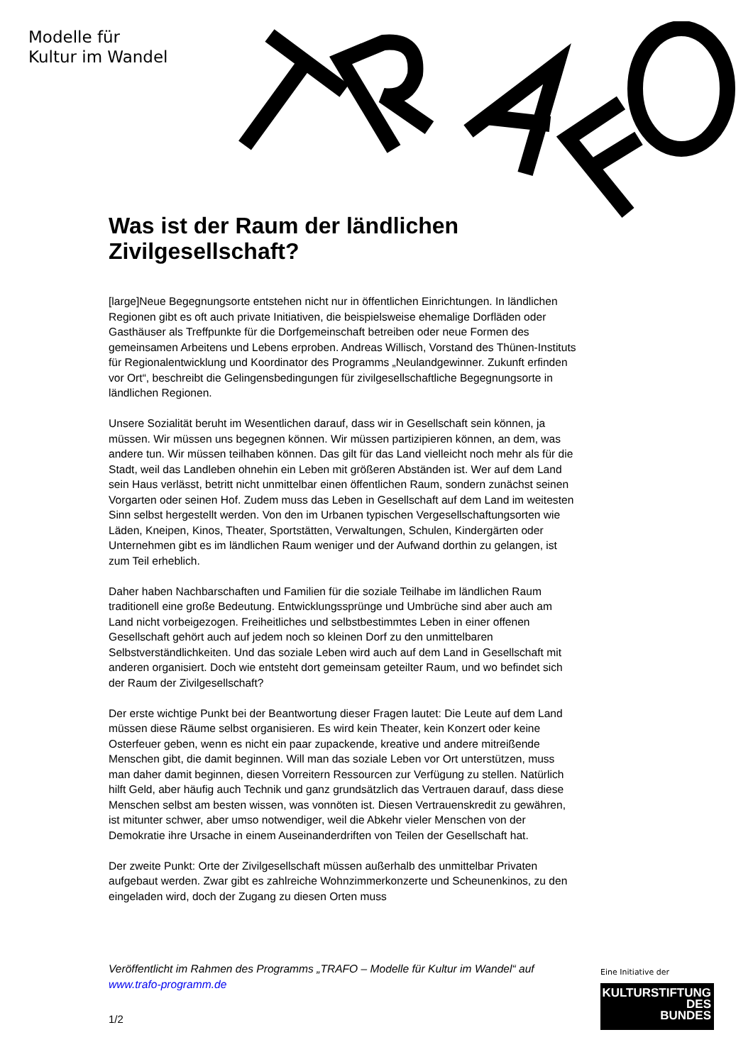Modelle für
Kultur im Wandel
Was ist der Raum der ländlichen Zivilgesellschaft?
[large]Neue Begegnungsorte entstehen nicht nur in öffentlichen Einrichtungen. In ländlichen Regionen gibt es oft auch private Initiativen, die beispielsweise ehemalige Dorfläden oder Gasthäuser als Treffpunkte für die Dorfgemeinschaft betreiben oder neue Formen des gemeinsamen Arbeitens und Lebens erproben. Andreas Willisch, Vorstand des Thünen-Instituts für Regionalentwicklung und Koordinator des Programms „Neulandgewinner. Zukunft erfinden vor Ort“, beschreibt die Gelingensbedingungen für zivilgesellschaftliche Begegnungsorte in ländlichen Regionen.
Unsere Sozialität beruht im Wesentlichen darauf, dass wir in Gesellschaft sein können, ja müssen. Wir müssen uns begegnen können. Wir müssen partizipieren können, an dem, was andere tun. Wir müssen teilhaben können. Das gilt für das Land vielleicht noch mehr als für die Stadt, weil das Landleben ohnehin ein Leben mit größeren Abständen ist. Wer auf dem Land sein Haus verlässt, betritt nicht unmittelbar einen öffentlichen Raum, sondern zunächst seinen Vorgarten oder seinen Hof. Zudem muss das Leben in Gesellschaft auf dem Land im weitesten Sinn selbst hergestellt werden. Von den im Urbanen typischen Vergesellschaftungsorten wie Läden, Kneipen, Kinos, Theater, Sportstätten, Verwaltungen, Schulen, Kindergärten oder Unternehmen gibt es im ländlichen Raum weniger und der Aufwand dorthin zu gelangen, ist zum Teil erheblich.
Daher haben Nachbarschaften und Familien für die soziale Teilhabe im ländlichen Raum traditionell eine große Bedeutung. Entwicklungssprünge und Umbrüche sind aber auch am Land nicht vorbeigezogen. Freiheitliches und selbstbestimmtes Leben in einer offenen Gesellschaft gehört auch auf jedem noch so kleinen Dorf zu den unmittelbaren Selbstverständlichkeiten. Und das soziale Leben wird auch auf dem Land in Gesellschaft mit anderen organisiert. Doch wie entsteht dort gemeinsam geteilter Raum, und wo befindet sich der Raum der Zivilgesellschaft?
Der erste wichtige Punkt bei der Beantwortung dieser Fragen lautet: Die Leute auf dem Land müssen diese Räume selbst organisieren. Es wird kein Theater, kein Konzert oder keine Osterfeuer geben, wenn es nicht ein paar zupackende, kreative und andere mitreißende Menschen gibt, die damit beginnen. Will man das soziale Leben vor Ort unterstützen, muss man daher damit beginnen, diesen Vorreitern Ressourcen zur Verfügung zu stellen. Natürlich hilft Geld, aber häufig auch Technik und ganz grundsätzlich das Vertrauen darauf, dass diese Menschen selbst am besten wissen, was vonnöten ist. Diesen Vertrauenskredit zu gewähren, ist mitunter schwer, aber umso notwendiger, weil die Abkehr vieler Menschen von der Demokratie ihre Ursache in einem Auseinanderdriften von Teilen der Gesellschaft hat.
Der zweite Punkt: Orte der Zivilgesellschaft müssen außerhalb des unmittelbar Privaten aufgebaut werden. Zwar gibt es zahlreiche Wohnzimmerkonzerte und Scheunenkinos, zu den eingeladen wird, doch der Zugang zu diesen Orten muss
Veröffentlicht im Rahmen des Programms „TRAFO – Modelle für Kultur im Wandel“ auf www.trafo-programm.de
1/2
Eine Initiative der
KULTURSTIFTUNG
DES
BUNDES